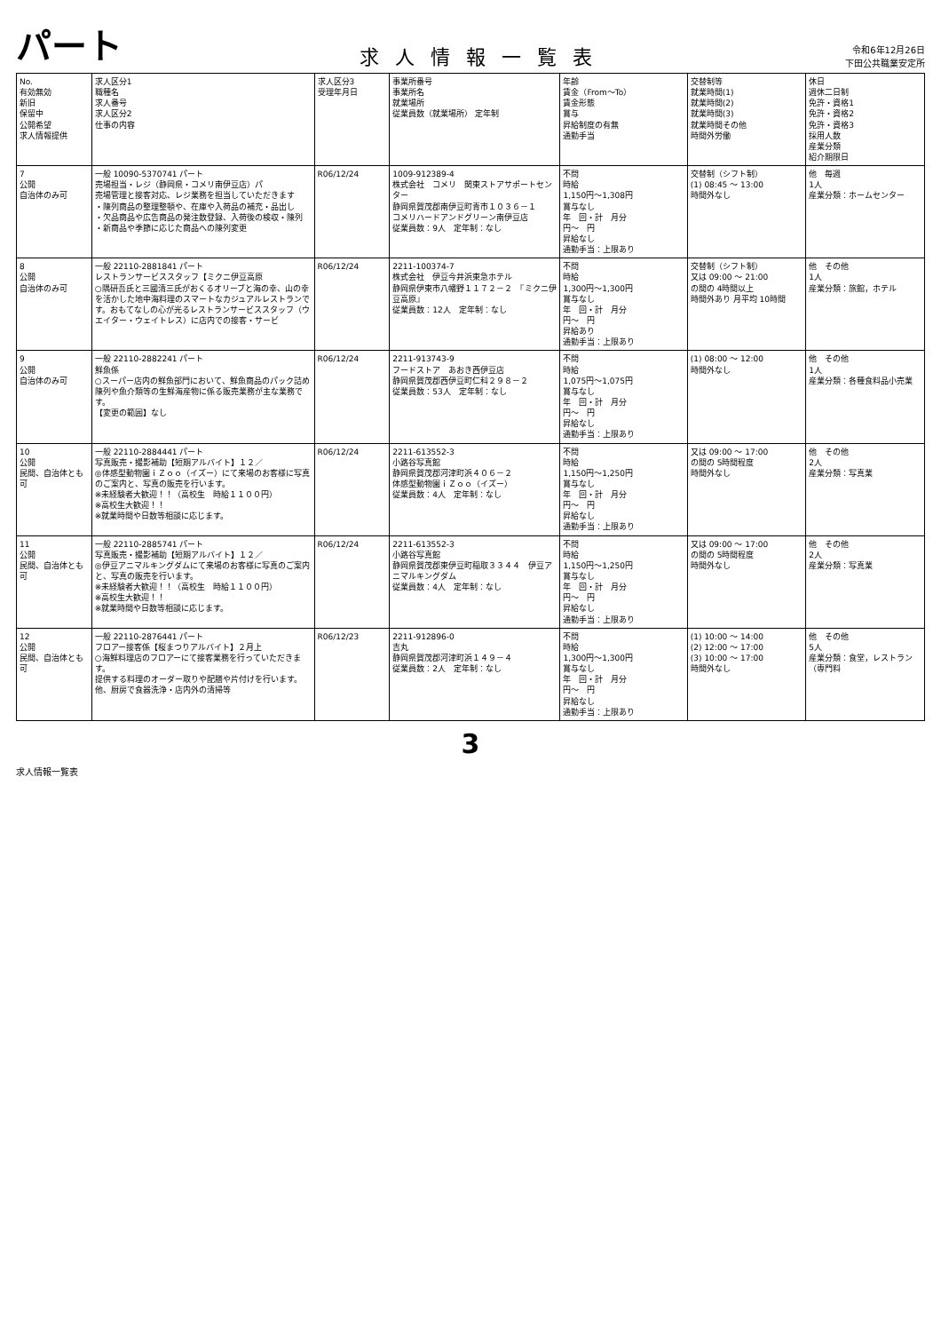パート
求人情報一覧表
令和6年12月26日
下田公共職業安定所
| No. 有効無効 新旧 保留中 公開希望 求人情報提供 | 求人区分1 職種名 求人番号 求人区分2 仕事の内容 | 求人区分3 受理年月日 | 事業所番号 事業所名 就業場所 従業員数（就業場所） 定年制 | 年齢 賃金（From～To） 賃金形態 賞与 昇給制度の有無 通勤手当 | 交替制等 就業時間(1) 就業時間(2) 就業時間(3) 就業時間その他 時間外労働 | 休日 週休二日制 免許・資格1 免許・資格2 免許・資格3 採用人数 産業分類 紹介期限日 |
| --- | --- | --- | --- | --- | --- | --- |
| 7 公開 自治体のみ可 | 一般 10090-5370741 パート 売場担当・レジ（静岡県・コメリ南伊豆店）パ 売場管理と接客対応、レジ業務を担当していただきます ・陳列商品の整理整頓や、在庫や入荷品の補充・品出し ・欠品商品や広告商品の発注数登録、入荷後の検収・陳列 ・新商品や季節に応じた商品への陳列変更 | R06/12/24 | 1009-912389-4 株式会社 コメリ 関東ストアサポートセンター 静岡県賀茂郡南伊豆町青市１０３６－１ コメリハードアンドグリーン南伊豆店 従業員数：9人 定年制：なし | 不問 時給 1,150円～1,308円 賞与なし 年 回・計 月分 円～ 円 昇給なし 通勤手当：上限あり | 交替制（シフト制） (1) 08:45 ～ 13:00 時間外なし | 他 毎週 1人 産業分類：ホームセンター |
| 8 公開 自治体のみ可 | 一般 22110-2881841 パート レストランサービススタッフ【ミクニ伊豆高原 ○隅研吾氏と三國清三氏がおくるオリーブと海の幸、山の幸を活かした地中海料理のスマートなカジュアルレストランです。おもてなしの心が光るレストランサービススタッフ（ウエイター・ウェイトレス）に店内での接客・サービ | R06/12/24 | 2211-100374-7 株式会社 伊豆今井浜東急ホテル 静岡県伊東市八幡野１１７２－２ 『ミクニ伊豆高原』 従業員数：12人 定年制：なし | 不問 時給 1,300円～1,300円 賞与なし 年 回・計 月分 円～ 円 昇給あり 通勤手当：上限あり | 交替制（シフト制） 又は 09:00 ～ 21:00 の間の 4時間以上 時間外あり 月平均 10時間 | 他 その他 1人 産業分類：旅館，ホテル |
| 9 公開 自治体のみ可 | 一般 22110-2882241 パート 鮮魚係 ○スーパー店内の鮮魚部門において、鮮魚商品のパック詰め 陳列や魚介類等の生鮮海産物に係る販売業務が主な業務です。 【変更の範囲】なし | R06/12/24 | 2211-913743-9 フードストア あおき西伊豆店 静岡県賀茂郡西伊豆町仁科２９８－２ 従業員数：53人 定年制：なし | 不問 時給 1,075円～1,075円 賞与なし 年 回・計 月分 円～ 円 昇給なし 通勤手当：上限あり | (1) 08:00 ～ 12:00 時間外なし | 他 その他 1人 産業分類：各種食料品小売業 |
| 10 公開 民間、自治体とも可 | 一般 22110-2884441 パート 写真販売・撮影補助【短期アルバイト】１２／ ◎体感型動物園ｉＺｏｏ（イズー）にて来場のお客様に写真のご案内と、写真の販売を行います。 ※未経験者大歓迎！！（高校生 時給１１００円） ※高校生大歓迎！！ ※就業時間や日数等相談に応じます。 | R06/12/24 | 2211-613552-3 小路谷写真館 静岡県賀茂郡河津町浜４０６－２ 体感型動物園ｉＺｏｏ（イズー） 従業員数：4人 定年制：なし | 不問 時給 1,150円～1,250円 賞与なし 年 回・計 月分 円～ 円 昇給なし 通勤手当：上限あり | 又は 09:00 ～ 17:00 の間の 5時間程度 時間外なし | 他 その他 2人 産業分類：写真業 |
| 11 公開 民間、自治体とも可 | 一般 22110-2885741 パート 写真販売・撮影補助【短期アルバイト】１２／ ◎伊豆アニマルキングダムにて来場のお客様に写真のご案内と、写真の販売を行います。 ※未経験者大歓迎！！（高校生 時給１１００円） ※高校生大歓迎！！ ※就業時間や日数等相談に応じます。 | R06/12/24 | 2211-613552-3 小路谷写真館 静岡県賀茂郡東伊豆町稲取３３４４ 伊豆アニマルキングダム 従業員数：4人 定年制：なし | 不問 時給 1,150円～1,250円 賞与なし 年 回・計 月分 円～ 円 昇給なし 通勤手当：上限あり | 又は 09:00 ～ 17:00 の間の 5時間程度 時間外なし | 他 その他 2人 産業分類：写真業 |
| 12 公開 民間、自治体とも可 | 一般 22110-2876441 パート フロアー接客係【桜まつりアルバイト】２月上 ○海鮮料理店のフロアーにて接客業務を行っていただきます。 提供する料理のオーダー取りや配膳や片付けを行います。 他、厨房で食器洗浄・店内外の清掃等 | R06/12/23 | 2211-912896-0 吉丸 静岡県賀茂郡河津町浜１４９－４ 従業員数：2人 定年制：なし | 不問 時給 1,300円～1,300円 賞与なし 年 回・計 月分 円～ 円 昇給なし 通勤手当：上限あり | (1) 10:00 ～ 14:00 (2) 12:00 ～ 17:00 (3) 10:00 ～ 17:00 時間外なし | 他 その他 5人 産業分類：食堂，レストラン（専門料 |
3
求人情報一覧表